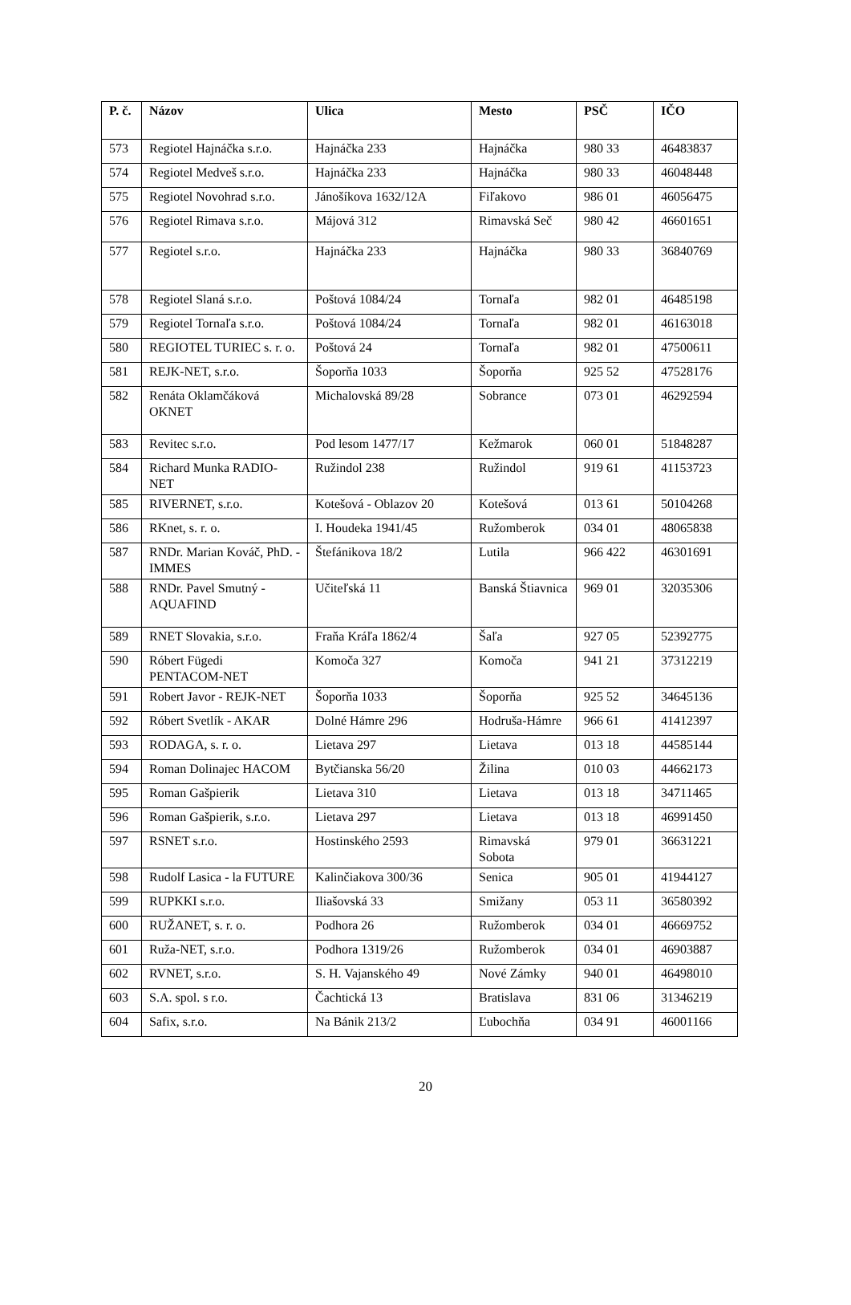| P. č. | Názov | Ulica | Mesto | PSČ | IČO |
| --- | --- | --- | --- | --- | --- |
| 573 | Regiotel Hajnáčka s.r.o. | Hajnáčka 233 | Hajnáčka | 980 33 | 46483837 |
| 574 | Regiotel Medveš s.r.o. | Hajnáčka 233 | Hajnáčka | 980 33 | 46048448 |
| 575 | Regiotel Novohrad s.r.o. | Jánošíkova 1632/12A | Fiľakovo | 986 01 | 46056475 |
| 576 | Regiotel Rimava s.r.o. | Májová 312 | Rimavská Seč | 980 42 | 46601651 |
| 577 | Regiotel s.r.o. | Hajnáčka 233 | Hajnáčka | 980 33 | 36840769 |
| 578 | Regiotel Slaná s.r.o. | Poštová 1084/24 | Tornaľa | 982 01 | 46485198 |
| 579 | Regiotel Tornaľa s.r.o. | Poštová 1084/24 | Tornaľa | 982 01 | 46163018 |
| 580 | REGIOTEL TURIEC s. r. o. | Poštová 24 | Tornaľa | 982 01 | 47500611 |
| 581 | REJK-NET, s.r.o. | Šoporňa 1033 | Šoporňa | 925 52 | 47528176 |
| 582 | Renáta Oklamčáková OKNET | Michalovská 89/28 | Sobrance | 073 01 | 46292594 |
| 583 | Revitec s.r.o. | Pod lesom 1477/17 | Kežmarok | 060 01 | 51848287 |
| 584 | Richard Munka RADIO-NET | Ružindol 238 | Ružindol | 919 61 | 41153723 |
| 585 | RIVERNET, s.r.o. | Kotešová - Oblazov 20 | Kotešová | 013 61 | 50104268 |
| 586 | RKnet, s. r. o. | I. Houdeka 1941/45 | Ružomberok | 034 01 | 48065838 |
| 587 | RNDr. Marian Kováč, PhD. - IMMES | Štefánikova 18/2 | Lutila | 966 422 | 46301691 |
| 588 | RNDr. Pavel Smutný - AQUAFIND | Učiteľská 11 | Banská Štiavnica | 969 01 | 32035306 |
| 589 | RNET Slovakia, s.r.o. | Fraňa Kráľa 1862/4 | Šaľa | 927 05 | 52392775 |
| 590 | Róbert Fügedi PENTACOM-NET | Komoča 327 | Komoča | 941 21 | 37312219 |
| 591 | Robert Javor - REJK-NET | Šoporňa 1033 | Šoporňa | 925 52 | 34645136 |
| 592 | Róbert Svetlík - AKAR | Dolné Hámre 296 | Hodruša-Hámre | 966 61 | 41412397 |
| 593 | RODAGA, s. r. o. | Lietava 297 | Lietava | 013 18 | 44585144 |
| 594 | Roman Dolinajec HACOM | Bytčianska 56/20 | Žilina | 010 03 | 44662173 |
| 595 | Roman Gašpierik | Lietava 310 | Lietava | 013 18 | 34711465 |
| 596 | Roman Gašpierik, s.r.o. | Lietava 297 | Lietava | 013 18 | 46991450 |
| 597 | RSNET s.r.o. | Hostinského 2593 | Rimavská Sobota | 979 01 | 36631221 |
| 598 | Rudolf Lasica - la FUTURE | Kalinčiakova 300/36 | Senica | 905 01 | 41944127 |
| 599 | RUPKKI s.r.o. | Iliašovská 33 | Smižany | 053 11 | 36580392 |
| 600 | RUŽANET, s. r. o. | Podhora 26 | Ružomberok | 034 01 | 46669752 |
| 601 | Ruža-NET, s.r.o. | Podhora 1319/26 | Ružomberok | 034 01 | 46903887 |
| 602 | RVNET, s.r.o. | S. H. Vajanského 49 | Nové Zámky | 940 01 | 46498010 |
| 603 | S.A. spol. s r.o. | Čachtická 13 | Bratislava | 831 06 | 31346219 |
| 604 | Safix, s.r.o. | Na Bánik 213/2 | Ľubochňa | 034 91 | 46001166 |
20